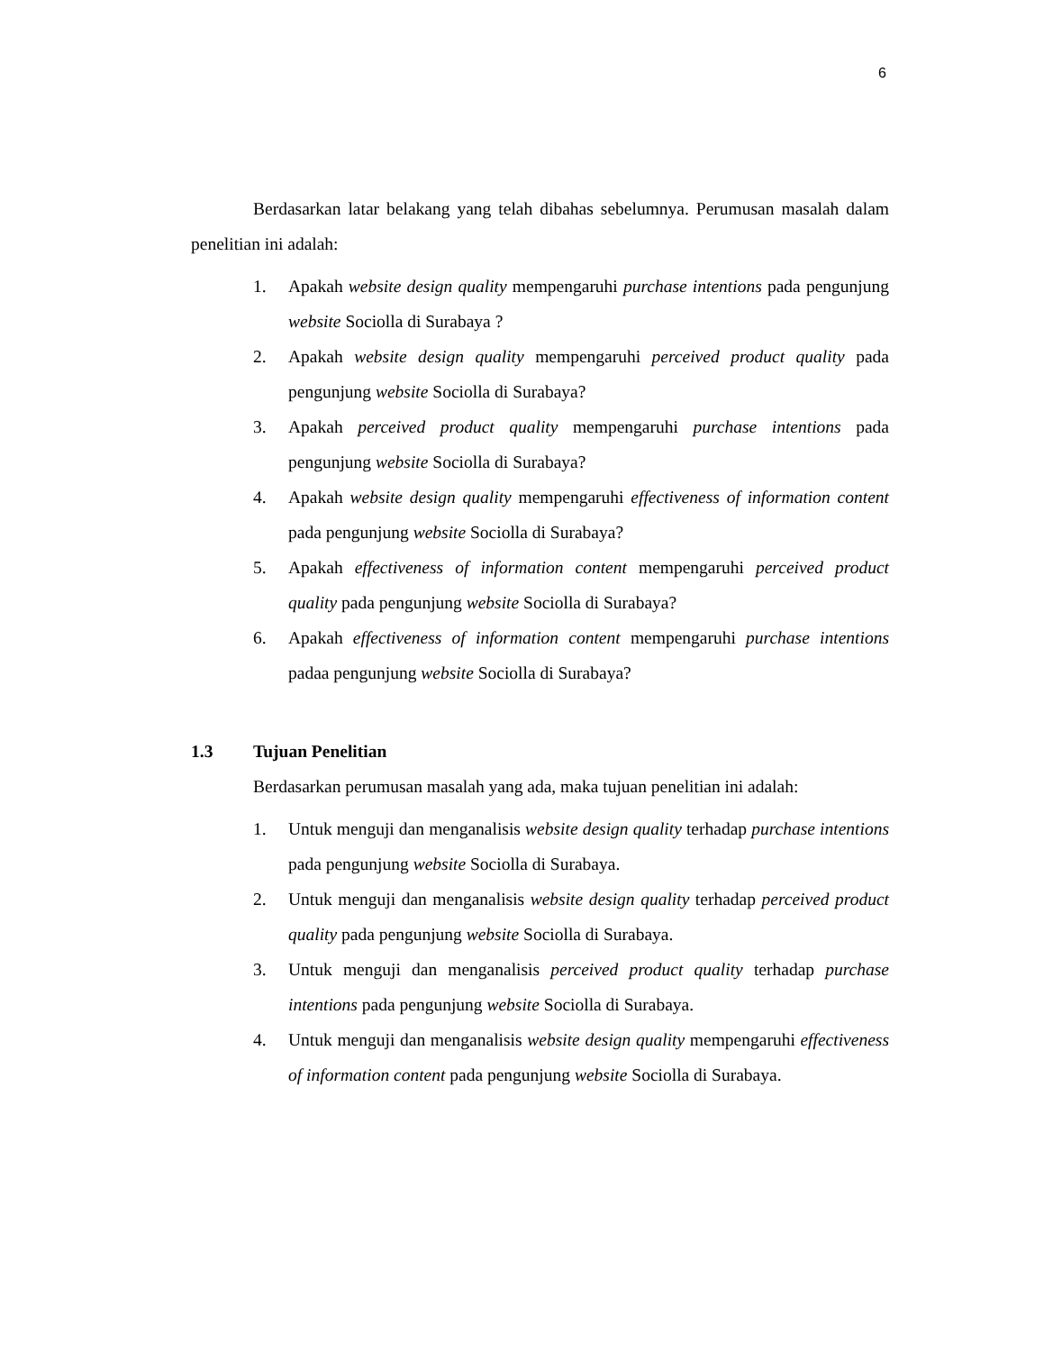6
Berdasarkan latar belakang yang telah dibahas sebelumnya. Perumusan masalah dalam penelitian ini adalah:
1. Apakah website design quality mempengaruhi purchase intentions pada pengunjung website Sociolla di Surabaya ?
2. Apakah website design quality mempengaruhi perceived product quality pada pengunjung website Sociolla di Surabaya?
3. Apakah perceived product quality mempengaruhi purchase intentions pada pengunjung website Sociolla di Surabaya?
4. Apakah website design quality mempengaruhi effectiveness of information content pada pengunjung website Sociolla di Surabaya?
5. Apakah effectiveness of information content mempengaruhi perceived product quality pada pengunjung website Sociolla di Surabaya?
6. Apakah effectiveness of information content mempengaruhi purchase intentions padaa pengunjung website Sociolla di Surabaya?
1.3 Tujuan Penelitian
Berdasarkan perumusan masalah yang ada, maka tujuan penelitian ini adalah:
1. Untuk menguji dan menganalisis website design quality terhadap purchase intentions pada pengunjung website Sociolla di Surabaya.
2. Untuk menguji dan menganalisis website design quality terhadap perceived product quality pada pengunjung website Sociolla di Surabaya.
3. Untuk menguji dan menganalisis perceived product quality terhadap purchase intentions pada pengunjung website Sociolla di Surabaya.
4. Untuk menguji dan menganalisis website design quality mempengaruhi effectiveness of information content pada pengunjung website Sociolla di Surabaya.